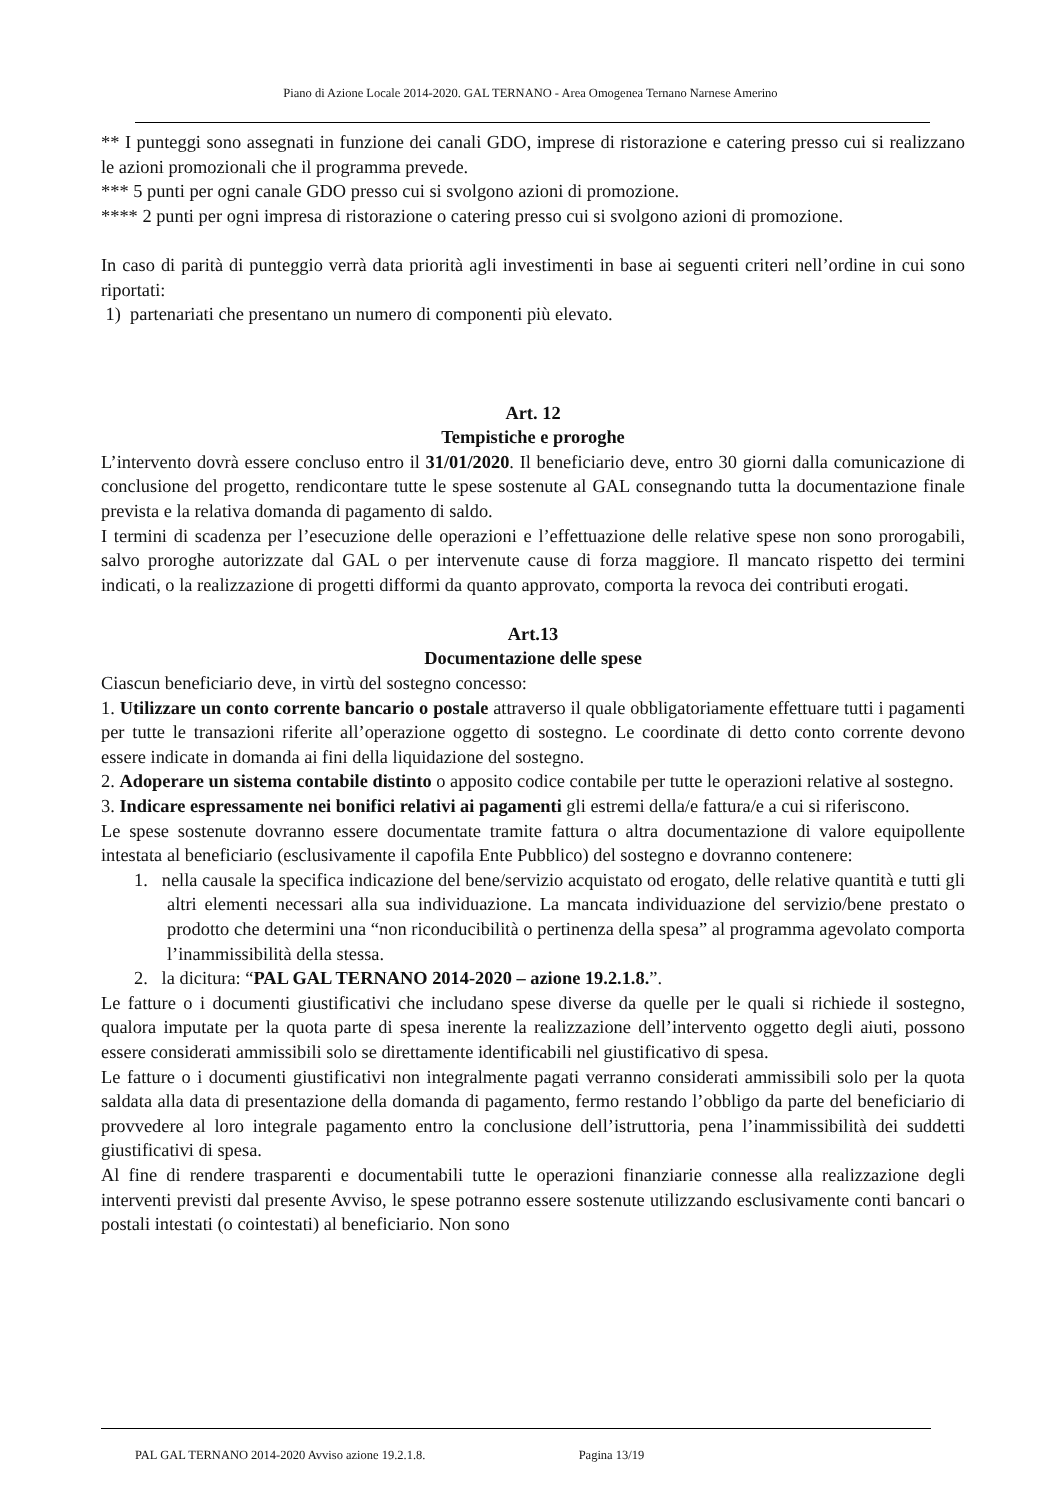Piano di Azione Locale 2014-2020. GAL TERNANO - Area Omogenea Ternano Narnese Amerino
** I punteggi sono assegnati in funzione dei canali GDO, imprese di ristorazione e catering presso cui si realizzano le azioni promozionali che il programma prevede.
*** 5 punti per ogni canale GDO presso cui si svolgono azioni di promozione.
**** 2 punti per ogni impresa di ristorazione o catering presso cui si svolgono azioni di promozione.
In caso di parità di punteggio verrà data priorità agli investimenti in base ai seguenti criteri nell’ordine in cui sono riportati:
1) partenariati che presentano un numero di componenti più elevato.
Art. 12
Tempistiche e proroghe
L’intervento dovrà essere concluso entro il 31/01/2020. Il beneficiario deve, entro 30 giorni dalla comunicazione di conclusione del progetto, rendicontare tutte le spese sostenute al GAL consegnando tutta la documentazione finale prevista e la relativa domanda di pagamento di saldo.
I termini di scadenza per l’esecuzione delle operazioni e l’effettuazione delle relative spese non sono prorogabili, salvo proroghe autorizzate dal GAL o per intervenute cause di forza maggiore. Il mancato rispetto dei termini indicati, o la realizzazione di progetti difformi da quanto approvato, comporta la revoca dei contributi erogati.
Art.13
Documentazione delle spese
Ciascun beneficiario deve, in virtù del sostegno concesso:
1. Utilizzare un conto corrente bancario o postale attraverso il quale obbligatoriamente effettuare tutti i pagamenti per tutte le transazioni riferite all’operazione oggetto di sostegno. Le coordinate di detto conto corrente devono essere indicate in domanda ai fini della liquidazione del sostegno.
2. Adoperare un sistema contabile distinto o apposito codice contabile per tutte le operazioni relative al sostegno.
3. Indicare espressamente nei bonifici relativi ai pagamenti gli estremi della/e fattura/e a cui si riferiscono.
Le spese sostenute dovranno essere documentate tramite fattura o altra documentazione di valore equipollente intestata al beneficiario (esclusivamente il capofila Ente Pubblico) del sostegno e dovranno contenere:
1. nella causale la specifica indicazione del bene/servizio acquistato od erogato, delle relative quantità e tutti gli altri elementi necessari alla sua individuazione. La mancata individuazione del servizio/bene prestato o prodotto che determini una “non riconducibilità o pertinenza della spesa” al programma agevolato comporta l’inammissibilità della stessa.
2. la dicitura: “PAL GAL TERNANO 2014-2020 – azione 19.2.1.8.”.
Le fatture o i documenti giustificativi che includano spese diverse da quelle per le quali si richiede il sostegno, qualora imputate per la quota parte di spesa inerente la realizzazione dell’intervento oggetto degli aiuti, possono essere considerati ammissibili solo se direttamente identificabili nel giustificativo di spesa.
Le fatture o i documenti giustificativi non integralmente pagati verranno considerati ammissibili solo per la quota saldata alla data di presentazione della domanda di pagamento, fermo restando l’obbligo da parte del beneficiario di provvedere al loro integrale pagamento entro la conclusione dell’istruttoria, pena l’inammissibilità dei suddetti giustificativi di spesa.
Al fine di rendere trasparenti e documentabili tutte le operazioni finanziarie connesse alla realizzazione degli interventi previsti dal presente Avviso, le spese potranno essere sostenute utilizzando esclusivamente conti bancari o postali intestati (o cointestati) al beneficiario. Non sono
PAL GAL TERNANO 2014-2020 Avviso azione 19.2.1.8. Pagina 13/19